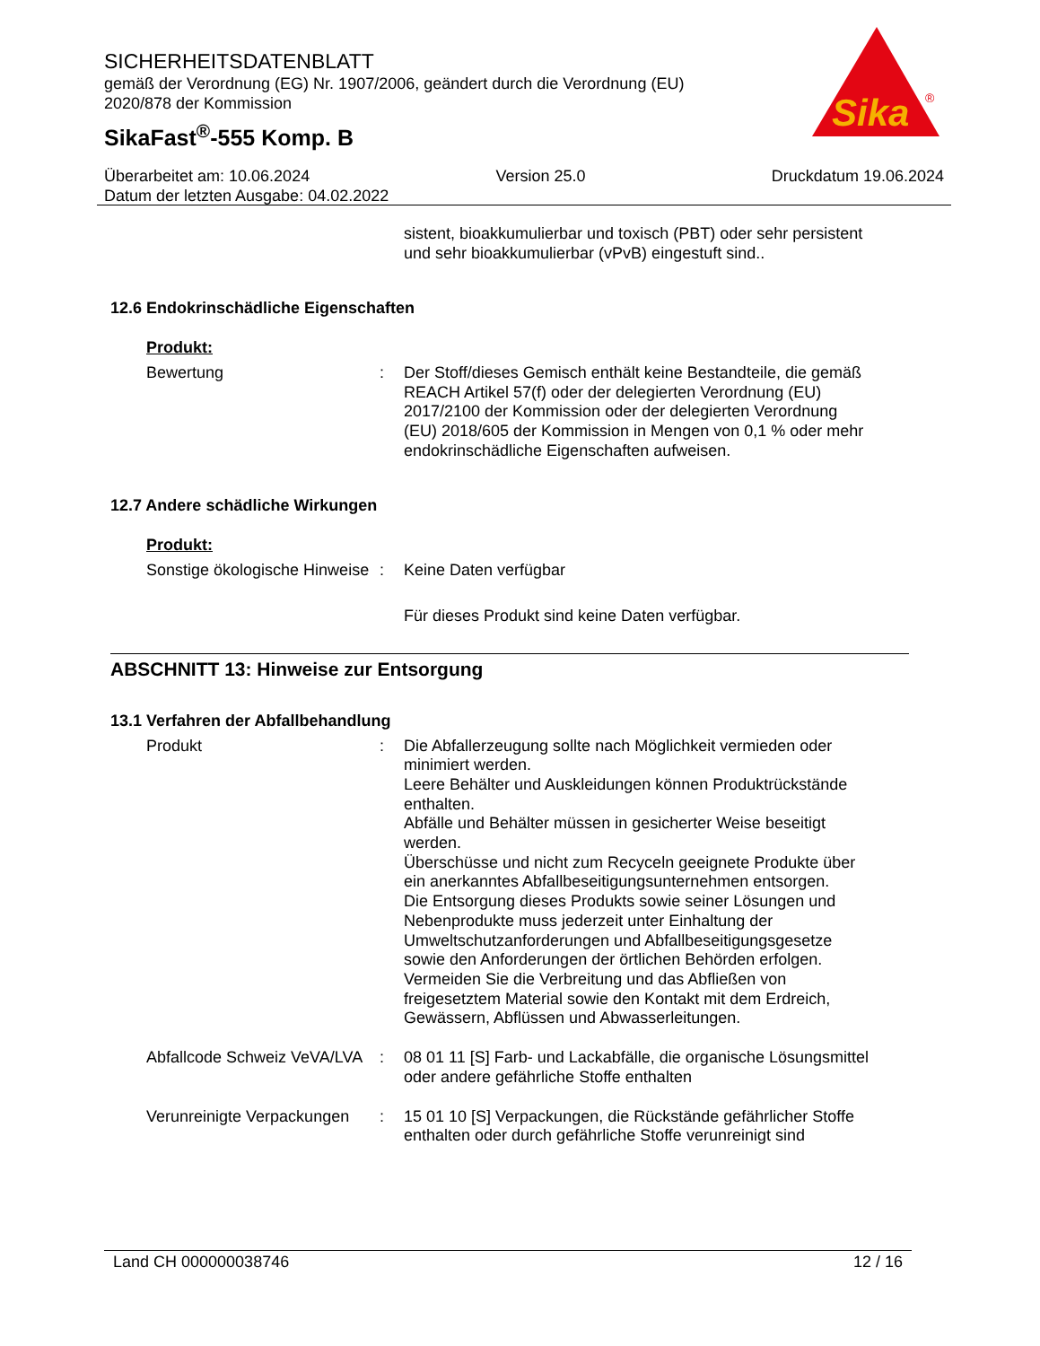SICHERHEITSDATENBLATT
gemäß der Verordnung (EG) Nr. 1907/2006, geändert durch die Verordnung (EU) 2020/878 der Kommission
SikaFast<sup>®</sup>-555 Komp. B
Sika
®
Überarbeitet am: 10.06.2024 Version 25.0 Druckdatum 19.06.2024
Datum der letzten Ausgabe: 04.02.2022
sistent, bioakkumulierbar und toxisch (PBT) oder sehr persistent und sehr bioakkumulierbar (vPvB) eingestuft sind..
12.6 Endokrinschädliche Eigenschaften
Produkt:
Bewertung : Der Stoff/dieses Gemisch enthält keine Bestandteile, die gemäß REACH Artikel 57(f) oder der delegierten Verordnung (EU) 2017/2100 der Kommission oder der delegierten Verordnung (EU) 2018/605 der Kommission in Mengen von 0,1 % oder mehr endokrinschädliche Eigenschaften aufweisen.
12.7 Andere schädliche Wirkungen
Produkt:
Sonstige ökologische Hinweise
: Keine Daten verfügbar
Für dieses Produkt sind keine Daten verfügbar.
ABSCHNITT 13: Hinweise zur Entsorgung
13.1 Verfahren der Abfallbehandlung
Produkt : Die Abfallerzeugung sollte nach Möglichkeit vermieden oder minimiert werden.
Leere Behälter und Auskleidungen können Produktrückstände enthalten.
Abfälle und Behälter müssen in gesicherter Weise beseitigt werden.
Überschüsse und nicht zum Recyceln geeignete Produkte über ein anerkanntes Abfallbeseitigungsunternehmen entsorgen.
Die Entsorgung dieses Produkts sowie seiner Lösungen und Nebenprodukte muss jederzeit unter Einhaltung der Umweltschutzanforderungen und Abfallbeseitigungsgesetze sowie den Anforderungen der örtlichen Behörden erfolgen.
Vermeiden Sie die Verbreitung und das Abfließen von freigesetztem Material sowie den Kontakt mit dem Erdreich, Gewässern, Abflüssen und Abwasserleitungen.
Abfallcode Schweiz VeVA/LVA
: 08 01 11 [S] Farb- und Lackabfälle, die organische Lösungsmittel oder andere gefährliche Stoffe enthalten
Verunreinigte Verpackungen
: 15 01 10 [S] Verpackungen, die Rückstände gefährlicher Stoffe enthalten oder durch gefährliche Stoffe verunreinigt sind
Land CH 000000038746 12 / 16